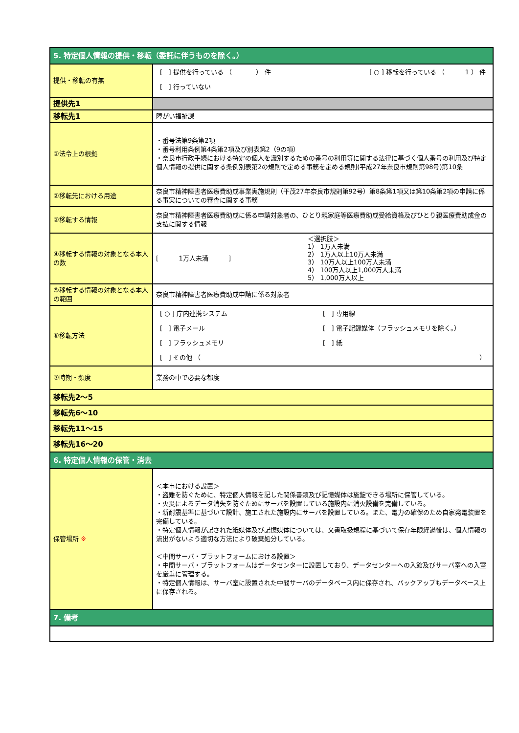| 5. 特定個人情報の提供・移転（委託に伴うものを除く。） | |
| 提供・移転の有無 | [ ] 提供を行っている （ ） 件 [ ○ ] 移転を行っている （ 1 ） 件 [ ] 行っていない |
| 提供先1 | |
| 移転先1 | 障がい福祉課 |
| ①法令上の根拠 | ・番号法第9条第2項 ・番号利用条例第4条第2項及び別表第2（9の項） ・奈良市行政手続における特定の個人を識別するための番号の利用等に関する法律に基づく個人番号の利用及び特定個人情報の提供に関する条例別表第2の規則で定める事務を定める規則(平成27年奈良市規則第98号)第10条 |
| ②移転先における用途 | 奈良市精神障害者医療費助成事業実施規則（平茂27年奈良市規則第92号）第8条第1項又は第10条第2項の申請に係る事実についての審査に関する事務 |
| ③移転する情報 | 奈良市精神障害者医療費助成に係る申請対象者の、ひとり親家庭等医療費助成受給資格及びひとり親医療費助成金の支払に関する情報 |
| ④移転する情報の対象となる本人の数 | [ 1万人未満 ] ＜選択肢＞ 1） 1万人未満 2） 1万人以上10万人未満 3） 10万人以上100万人未満 4） 100万人以上1,000万人未満 5） 1,000万人以上 |
| ⑤移転する情報の対象となる本人の範囲 | 奈良市精神障害者医療費助成申請に係る対象者 |
| ⑥移転方法 | [ ○ ] 庁内連携システム [ ] 専用線 [ ] 電子メール [ ] 電子記録媒体（フラッシュメモリを除く。） [ ] フラッシュメモリ [ ] 紙 [ ] その他 （ ） |
| ⑦時期・頻度 | 業務の中で必要な都度 |
| 移転先2～5 | |
| 移転先6～10 | |
| 移転先11～15 | |
| 移転先16～20 | |
| 6. 特定個人情報の保管・消去 | |
| 保管場所 ※ | ＜本市における設置＞ ・盗難を防ぐために、特定個人情報を記した関係書類及び記憶媒体は施錠できる場所に保管している。 ・火災によるデータ消失を防ぐためにサーバを設置している施設内に消火設備を完備している。 ・新耐震基準に基づいて設計、施工された施設内にサーバを設置している。また、電力の確保のため自家発電装置を完備している。 ・特定個人情報が記された紙媒体及び記憶媒体については、文書取扱規程に基づいて保存年限経過後は、個人情報の流出がないよう適切な方法により破棄処分している。 ＜中間サーバ・プラットフォームにおける設置＞ ・中間サーバ・プラットフォームはデータセンターに設置しており、データセンターへの入館及びサーバ室への入室を厳重に管理する。 ・特定個人情報は、サーバ室に設置された中間サーバのデータベース内に保存され、バックアップもデータベース上に保存される。 |
| 7. 備考 | |